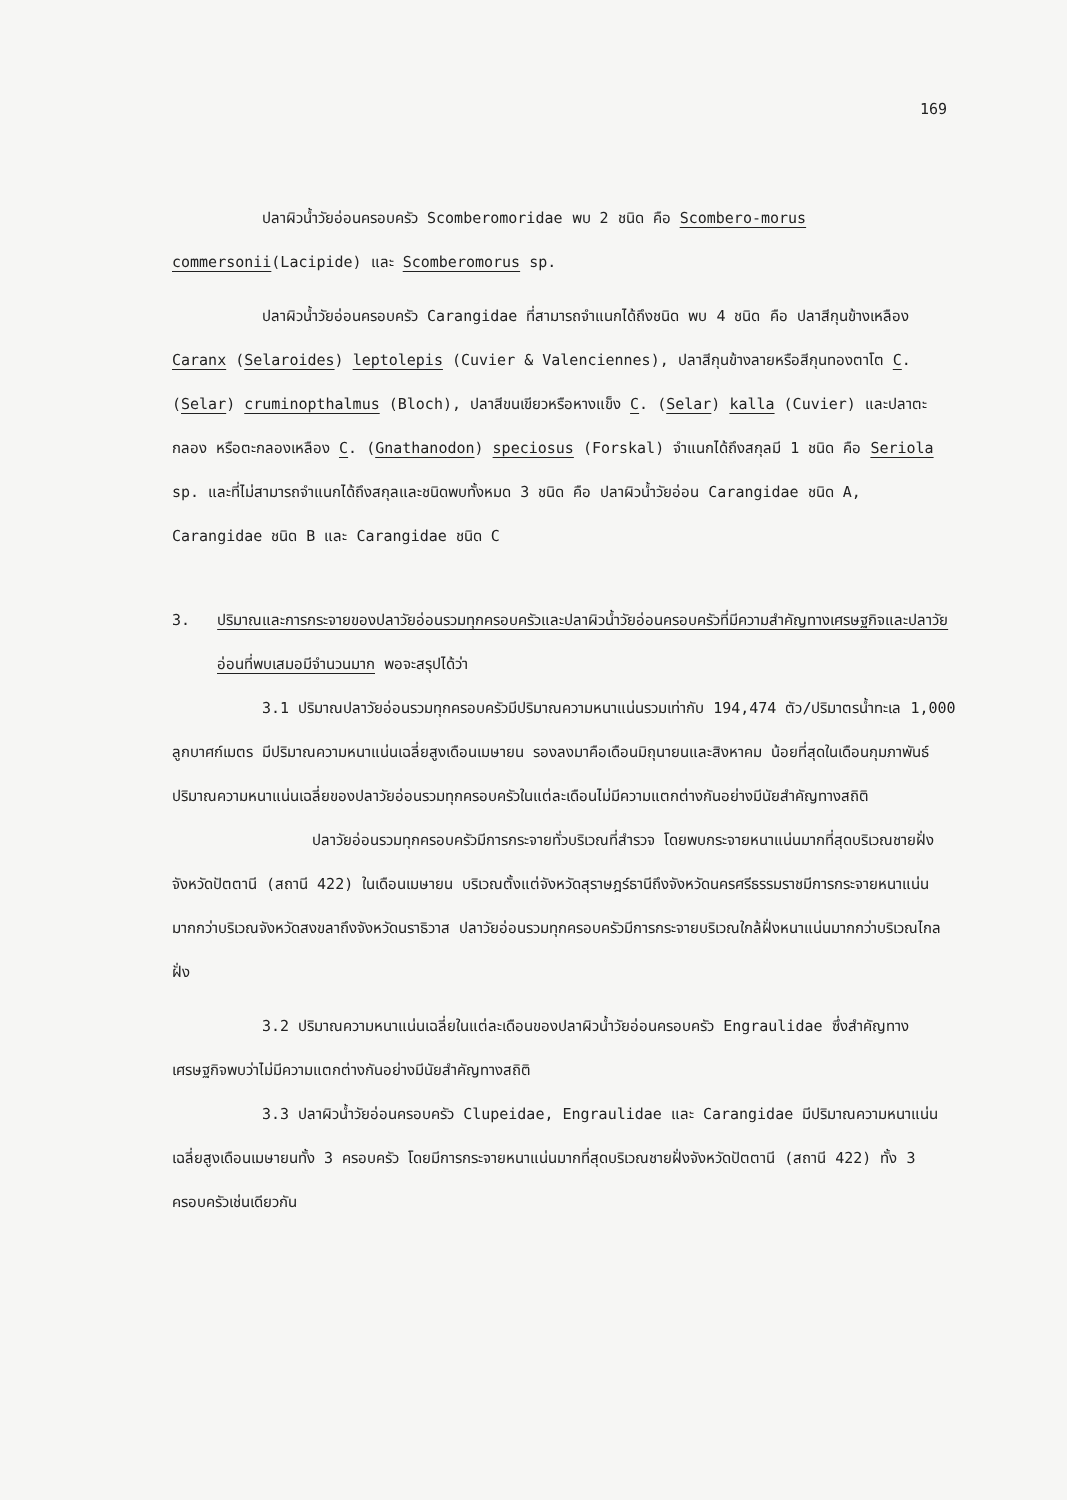169
ปลาผิวน้ำวัยอ่อนครอบครัว Scomberomoridae พบ 2 ชนิด คือ Scombero-morus commersonii(Lacipide) และ Scomberomorus sp.
ปลาผิวน้ำวัยอ่อนครอบครัว Carangidae ที่สามารถจำแนกได้ถึงชนิด พบ 4 ชนิด คือ ปลาสีกุนข้างเหลือง Caranx (Selaroides) leptolepis (Cuvier & Valenciennes), ปลาสีกุนข้างลายหรือสีกุนทองตาโต C. (Selar) cruminopthalmus (Bloch), ปลาสีขนเขียวหรือหางแข็ง C. (Selar) kalla (Cuvier) และปลาตะกลอง หรือตะกลองเหลือง C. (Gnathanodon) speciosus (Forskal) จำแนกได้ถึงสกุลมี 1 ชนิด คือ Seriola sp. และที่ไม่สามารถจำแนกได้ถึงสกุลและชนิดพบทั้งหมด 3 ชนิด คือ ปลาผิวน้ำวัยอ่อน Carangidae ชนิด A, Carangidae ชนิด B และ Carangidae ชนิด C
3. ปริมาณและการกระจายของปลาวัยอ่อนรวมทุกครอบครัวและปลาผิวน้ำวัยอ่อนครอบครัวที่มีความสำคัญทางเศรษฐกิจและปลาวัยอ่อนที่พบเสมอมีจำนวนมาก พอจะสรุปได้ว่า
3.1 ปริมาณปลาวัยอ่อนรวมทุกครอบครัวมีปริมาณความหนาแน่นรวมเท่ากับ 194,474 ตัว/ปริมาตรน้ำทะเล 1,000 ลูกบาศก์เมตร มีปริมาณความหนาแน่นเฉลี่ยสูงเดือนเมษายน รองลงมาคือเดือนมิถุนายนและสิงหาคม น้อยที่สุดในเดือนกุมภาพันธ์ ปริมาณความหนาแน่นเฉลี่ยของปลาวัยอ่อนรวมทุกครอบครัวในแต่ละเดือนไม่มีความแตกต่างกันอย่างมีนัยสำคัญทางสถิติ
ปลาวัยอ่อนรวมทุกครอบครัวมีการกระจายทั่วบริเวณที่สำรวจ โดยพบกระจายหนาแน่นมากที่สุดบริเวณชายฝั่งจังหวัดปัตตานี (สถานี 422) ในเดือนเมษายน บริเวณตั้งแต่จังหวัดสุราษฎร์ธานีถึงจังหวัดนครศรีธรรมราชมีการกระจายหนาแน่นมากกว่าบริเวณจังหวัดสงขลาถึงจังหวัดนราธิวาส ปลาวัยอ่อนรวมทุกครอบครัวมีการกระจายบริเวณใกล้ฝั่งหนาแน่นมากกว่าบริเวณไกลฝั่ง
3.2 ปริมาณความหนาแน่นเฉลี่ยในแต่ละเดือนของปลาผิวน้ำวัยอ่อนครอบครัว Engraulidae ซึ่งสำคัญทางเศรษฐกิจพบว่าไม่มีความแตกต่างกันอย่างมีนัยสำคัญทางสถิติ
3.3 ปลาผิวน้ำวัยอ่อนครอบครัว Clupeidae, Engraulidae และ Carangidae มีปริมาณความหนาแน่นเฉลี่ยสูงเดือนเมษายนทั้ง 3 ครอบครัว โดยมีการกระจายหนาแน่นมากที่สุดบริเวณชายฝั่งจังหวัดปัตตานี (สถานี 422) ทั้ง 3 ครอบครัวเช่นเดียวกัน